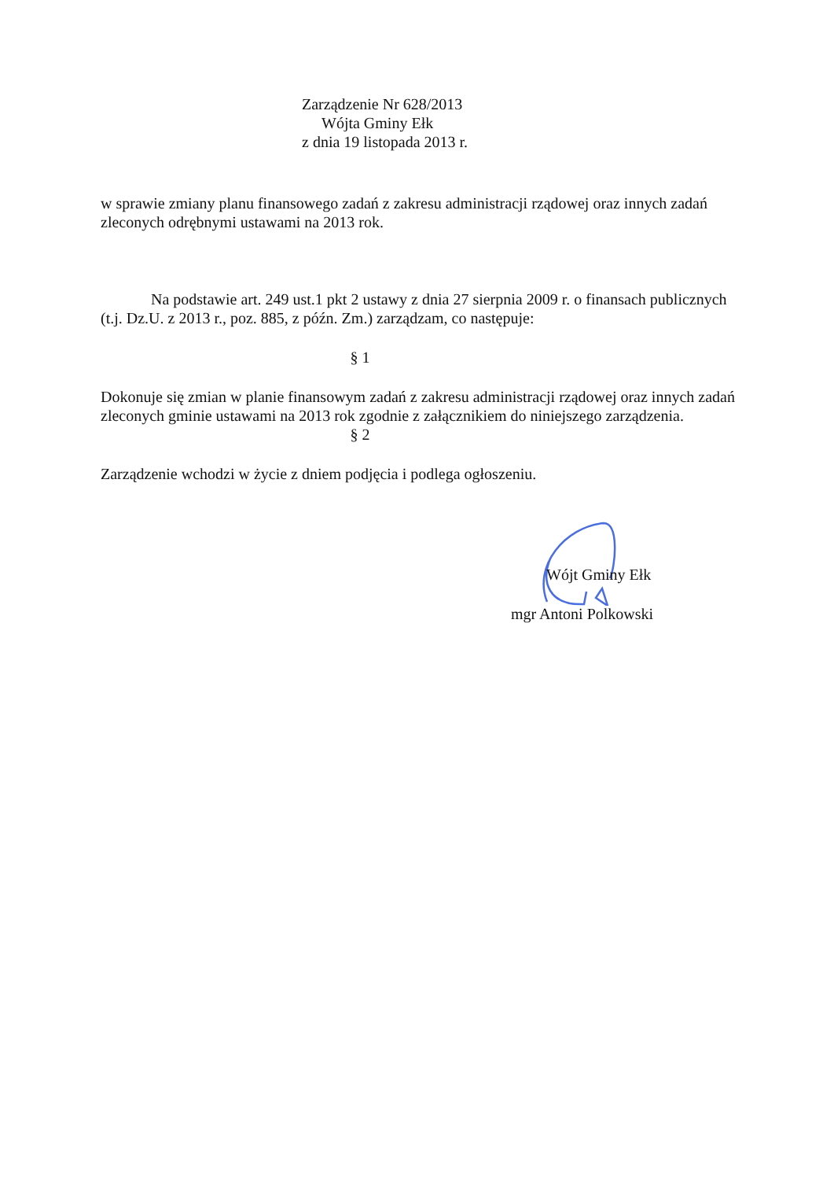Zarządzenie Nr 628/2013
Wójta Gminy Ełk
z dnia 19 listopada 2013 r.
w sprawie zmiany planu finansowego zadań z zakresu administracji rządowej oraz innych zadań zleconych odrębnymi ustawami na 2013 rok.
Na podstawie art. 249 ust.1 pkt 2 ustawy z dnia 27 sierpnia 2009 r. o finansach publicznych (t.j. Dz.U. z 2013 r., poz. 885, z późn. Zm.) zarządzam, co następuje:
§ 1
Dokonuje się zmian w planie finansowym zadań z zakresu administracji rządowej oraz innych zadań zleconych gminie ustawami na 2013 rok zgodnie z załącznikiem do niniejszego zarządzenia.
§ 2
Zarządzenie wchodzi w życie z dniem podjęcia i podlega ogłoszeniu.
Wójt Gminy Ełk
mgr Antoni Polkowski